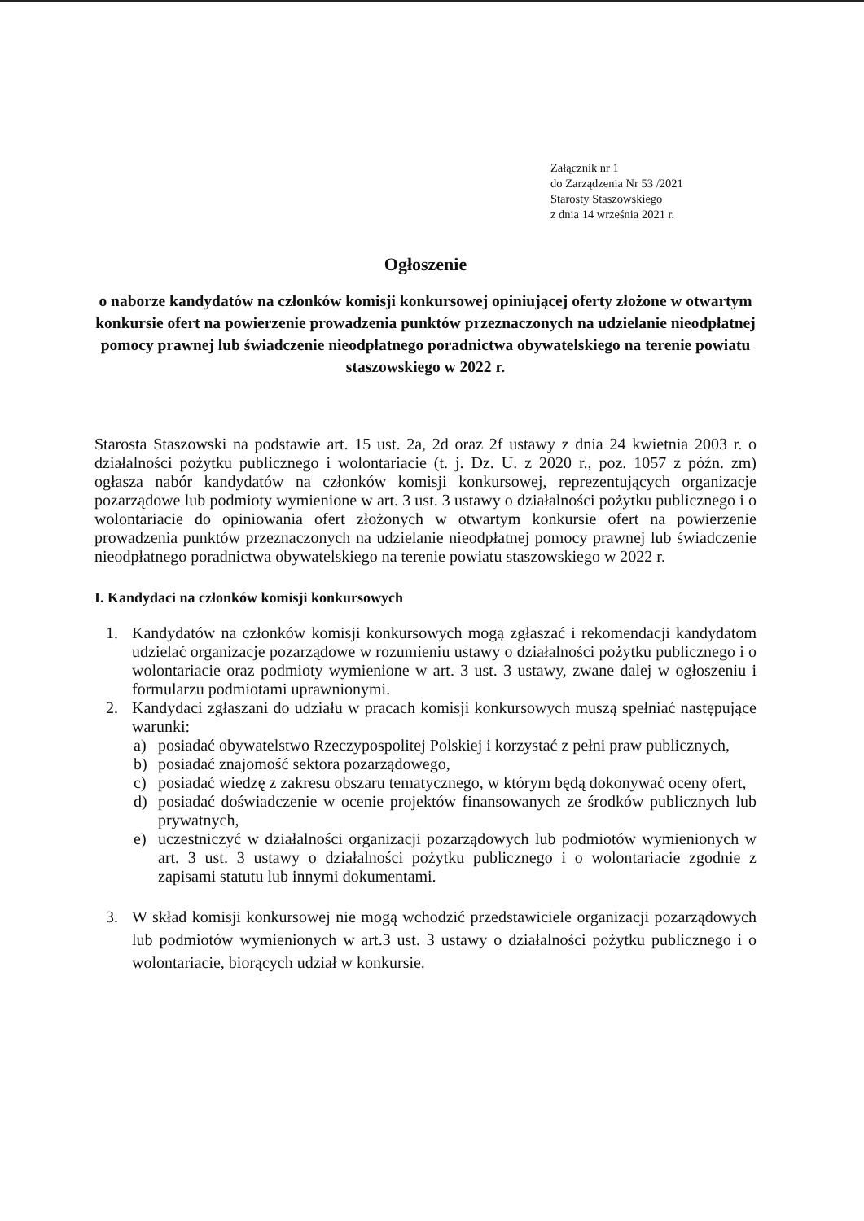Załącznik nr 1
do Zarządzenia Nr 53 /2021
Starosty Staszowskiego
z dnia 14 września 2021 r.
Ogłoszenie
o naborze kandydatów na członków komisji konkursowej opiniującej oferty złożone w otwartym konkursie ofert na powierzenie prowadzenia punktów przeznaczonych na udzielanie nieodpłatnej pomocy prawnej lub świadczenie nieodpłatnego poradnictwa obywatelskiego na terenie powiatu staszowskiego w 2022 r.
Starosta Staszowski na podstawie art. 15 ust. 2a, 2d oraz 2f ustawy z dnia 24 kwietnia 2003 r. o działalności pożytku publicznego i wolontariacie (t. j. Dz. U. z 2020 r., poz. 1057 z późn. zm) ogłasza nabór kandydatów na członków komisji konkursowej, reprezentujących organizacje pozarządowe lub podmioty wymienione w art. 3 ust. 3 ustawy o działalności pożytku publicznego i o wolontariacie do opiniowania ofert złożonych w otwartym konkursie ofert na powierzenie prowadzenia punktów przeznaczonych na udzielanie nieodpłatnej pomocy prawnej lub świadczenie nieodpłatnego poradnictwa obywatelskiego na terenie powiatu staszowskiego w 2022 r.
I. Kandydaci na członków komisji konkursowych
1. Kandydatów na członków komisji konkursowych mogą zgłaszać i rekomendacji kandydatom udzielać organizacje pozarządowe w rozumieniu ustawy o działalności pożytku publicznego i o wolontariacie oraz podmioty wymienione w art. 3 ust. 3 ustawy, zwane dalej w ogłoszeniu i formularzu podmiotami uprawnionymi.
2. Kandydaci zgłaszani do udziału w pracach komisji konkursowych muszą spełniać następujące warunki:
a) posiadać obywatelstwo Rzeczypospolitej Polskiej i korzystać z pełni praw publicznych,
b) posiadać znajomość sektora pozarządowego,
c) posiadać wiedzę z zakresu obszaru tematycznego, w którym będą dokonywać oceny ofert,
d) posiadać doświadczenie w ocenie projektów finansowanych ze środków publicznych lub prywatnych,
e) uczestniczyć w działalności organizacji pozarządowych lub podmiotów wymienionych w art. 3 ust. 3 ustawy o działalności pożytku publicznego i o wolontariacie zgodnie z zapisami statutu lub innymi dokumentami.
3. W skład komisji konkursowej nie mogą wchodzić przedstawiciele organizacji pozarządowych lub podmiotów wymienionych w art.3 ust. 3 ustawy o działalności pożytku publicznego i o wolontariacie, biorących udział w konkursie.